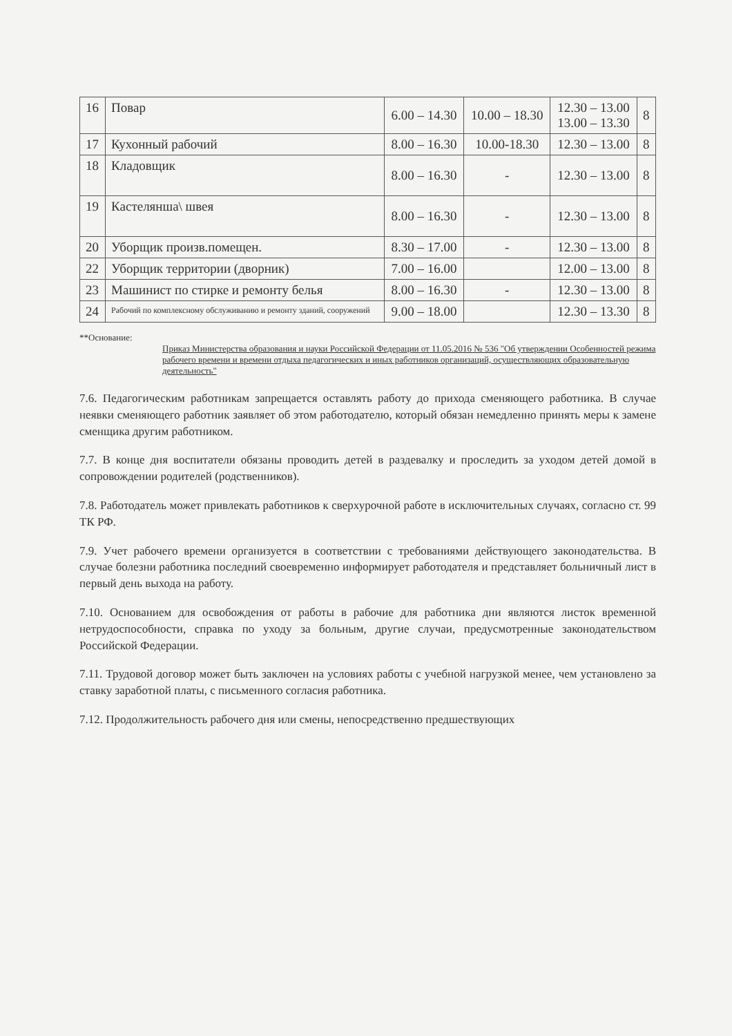| 16 | Повар | 6.00 – 14.30 | 10.00 – 18.30 | 12.30 – 13.00 13.00 – 13.30 | 8 |
| 17 | Кухонный рабочий | 8.00 – 16.30 | 10.00-18.30 | 12.30 – 13.00 | 8 |
| 18 | Кладовщик | 8.00 – 16.30 | - | 12.30 – 13.00 | 8 |
| 19 | Кастелянша\ швея | 8.00 – 16.30 | - | 12.30 – 13.00 | 8 |
| 20 | Уборщик произв.помещен. | 8.30 – 17.00 | - | 12.30 – 13.00 | 8 |
| 22 | Уборщик территории (дворник) | 7.00 – 16.00 | | 12.00 – 13.00 | 8 |
| 23 | Машинист по стирке и ремонту белья | 8.00 – 16.30 | - | 12.30 – 13.00 | 8 |
| 24 | Рабочий по комплексному обслуживанию и ремонту зданий, сооружений | 9.00 – 18.00 | | 12.30 – 13.30 | 8 |
**Основание:
Приказ Министерства образования и науки Российской Федерации от 11.05.2016 № 536 "Об утверждении Особенностей режима рабочего времени и времени отдыха педагогических и иных работников организаций, осуществляющих образовательную деятельность"
7.6. Педагогическим работникам запрещается оставлять работу до прихода сменяющего работника. В случае неявки сменяющего работник заявляет об этом работодателю, который обязан немедленно принять меры к замене сменщика другим работником.
7.7. В конце дня воспитатели обязаны проводить детей в раздевалку и проследить за уходом детей домой в сопровождении родителей (родственников).
7.8. Работодатель может привлекать работников к сверхурочной работе в исключительных случаях, согласно ст. 99 ТК РФ.
7.9. Учет рабочего времени организуется в соответствии с требованиями действующего законодательства. В случае болезни работника последний своевременно информирует работодателя и представляет больничный лист в первый день выхода на работу.
7.10. Основанием для освобождения от работы в рабочие для работника дни являются листок временной нетрудоспособности, справка по уходу за больным, другие случаи, предусмотренные законодательством Российской Федерации.
7.11. Трудовой договор может быть заключен на условиях работы с учебной нагрузкой менее, чем установлено за ставку заработной платы, с письменного согласия работника.
7.12. Продолжительность рабочего дня или смены, непосредственно предшествующих